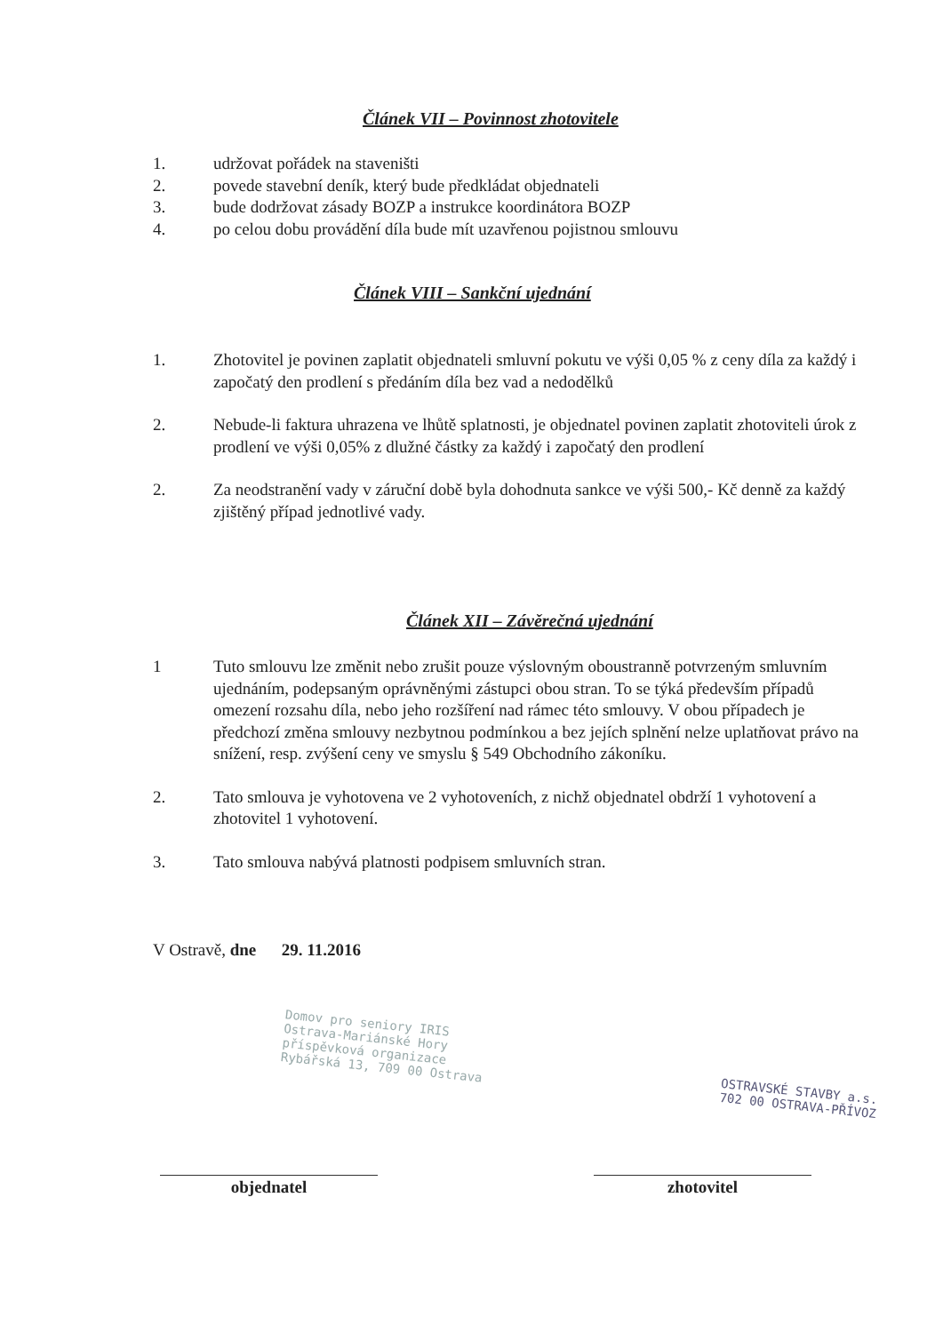Článek VII – Povinnost zhotovitele
1. udržovat pořádek na staveništi
2. povede stavební deník, který bude předkládat objednateli
3. bude dodržovat zásady BOZP a instrukce koordinátora BOZP
4. po celou dobu provádění díla bude mít uzavřenou pojistnou smlouvu
Článek VIII – Sankční ujednání
1. Zhotovitel je povinen zaplatit objednateli smluvní pokutu ve výši 0,05 % z ceny díla za každý i započatý den prodlení s předáním díla bez vad a nedodělků
2. Nebude-li faktura uhrazena ve lhůtě splatnosti, je objednatel povinen zaplatit zhotoviteli úrok z prodlení ve výši 0,05% z dlužné částky za každý i započatý den prodlení
2. Za neodstranění vady v záruční době byla dohodnuta sankce ve výši 500,- Kč denně za každý zjištěný případ jednotlivé vady.
Článek XII – Závěrečná ujednání
1 Tuto smlouvu lze změnit nebo zrušit pouze výslovným oboustranně potvrzeným smluvním ujednáním, podepsaným oprávněnými zástupci obou stran. To se týká především případů omezení rozsahu díla, nebo jeho rozšíření nad rámec této smlouvy. V obou případech je předchozí změna smlouvy nezbytnou podmínkou a bez jejích splnění nelze uplatňovat právo na snížení, resp. zvýšení ceny ve smyslu § 549 Obchodního zákoníku.
2. Tato smlouva je vyhotovena ve 2 vyhotoveních, z nichž objednatel obdrží 1 vyhotovení a zhotovitel 1 vyhotovení.
3. Tato smlouva nabývá platnosti podpisem smluvních stran.
V Ostravě, dne 29. 11.2016
Domov pro seniory IRIS
Ostrava-Mariánské Hory
příspěvková organizace
Rybářská 13, 709 00 Ostrava
OSTRAVSKÉ STAVBY a.s.
702 00 OSTRAVA-PŘÍVOZ
objednatel zhotovitel